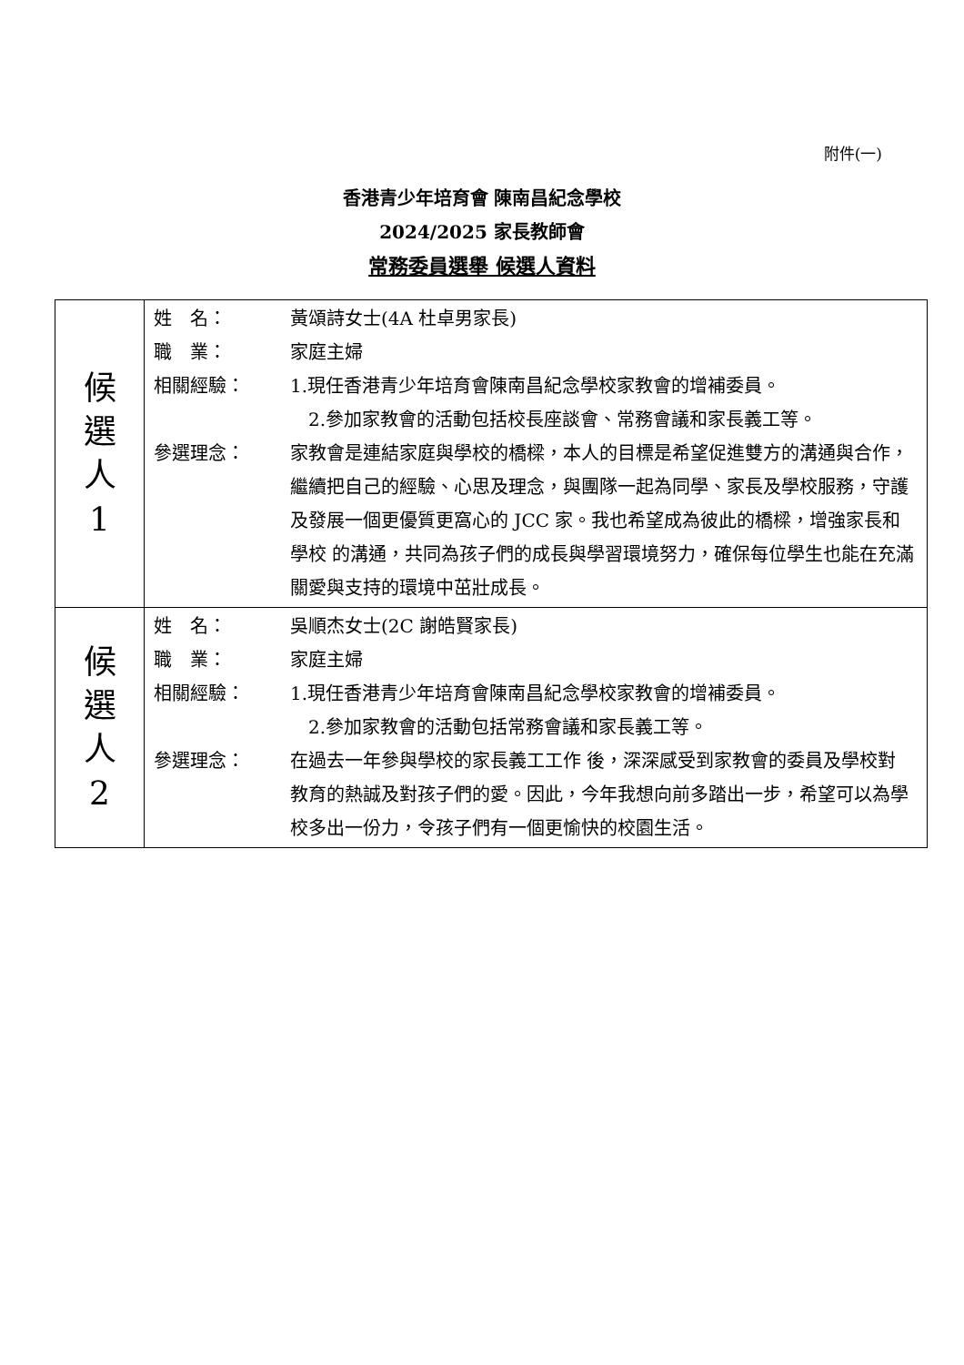附件(一)
香港青少年培育會 陳南昌紀念學校
2024/2025 家長教師會
常務委員選舉 候選人資料
| 候 選 人 1 | 姓 名： 黃頌詩女士(4A 杜卓男家長) 職 業： 家庭主婦 相關經驗： 1.現任香港青少年培育會陳南昌紀念學校家教會的增補委員。 2.參加家教會的活動包括校長座談會、常務會議和家長義工等。 參選理念： 家教會是連結家庭與學校的橋樑，本人的目標是希望促進雙方的溝通與合作，繼續把自己的經驗、心思及理念，與團隊一起為同學、家長及學校服務，守護及發展一個更優質更窩心的 JCC 家。我也希望成為彼此的橋樑，增強家長和學校 的溝通，共同為孩子們的成長與學習環境努力，確保每位學生也能在充滿關愛與支持的環境中茁壯成長。 |
| 候 選 人 2 | 姓 名： 吳順杰女士(2C 謝皓賢家長) 職 業： 家庭主婦 相關經驗： 1.現任香港青少年培育會陳南昌紀念學校家教會的增補委員。 2.參加家教會的活動包括常務會議和家長義工等。 參選理念： 在過去一年參與學校的家長義工工作 後，深深感受到家教會的委員及學校對 教育的熱誠及對孩子們的愛。因此，今年我想向前多踏出一步，希望可以為學校多出一份力，令孩子們有一個更愉快的校園生活。 |